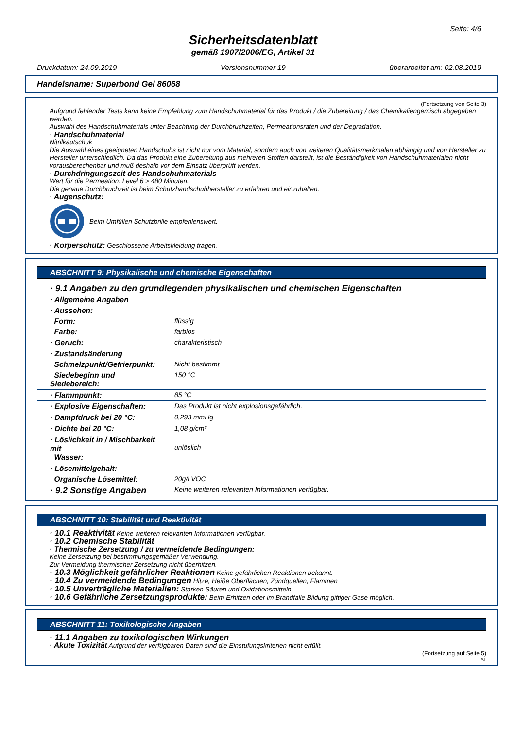Seite: 4/6
Sicherheitsdatenblatt
gemäß 1907/2006/EG, Artikel 31
Druckdatum: 24.09.2019 Versionsnummer 19 überarbeitet am: 02.08.2019
Handelsname: Superbond Gel 86068
(Fortsetzung von Seite 3)
Aufgrund fehlender Tests kann keine Empfehlung zum Handschuhmaterial für das Produkt / die Zubereitung / das Chemikaliengemisch abgegeben werden.
Auswahl des Handschuhmaterials unter Beachtung der Durchbruchzeiten, Permeationsraten und der Degradation.
· Handschuhmaterial
Nitrilkautschuk
Die Auswahl eines geeigneten Handschuhs ist nicht nur vom Material, sondern auch von weiteren Qualitätsmerkmalen abhängig und von Hersteller zu Hersteller unterschiedlich. Da das Produkt eine Zubereitung aus mehreren Stoffen darstellt, ist die Beständigkeit von Handschuhmaterialen nicht vorausberechenbar und muß deshalb vor dem Einsatz überprüft werden.
· Durchdringungszeit des Handschuhmaterials
Wert für die Permeation: Level 6 > 480 Minuten.
Die genaue Durchbruchzeit ist beim Schutzhandschuhhersteller zu erfahren und einzuhalten.
· Augenschutz:
Beim Umfüllen Schutzbrille empfehlenswert.
· Körperschutz: Geschlossene Arbeitskleidung tragen.
ABSCHNITT 9: Physikalische und chemische Eigenschaften
| · 9.1 Angaben zu den grundlegenden physikalischen und chemischen Eigenschaften | |
| · Allgemeine Angaben | |
| · Aussehen: | |
| Form: | flüssig |
| Farbe: | farblos |
| · Geruch: | charakteristisch |
| · Zustandsänderung | |
| Schmelzpunkt/Gefrierpunkt: | Nicht bestimmt |
| Siedebeginn und Siedebereich: | 150 °C |
| · Flammpunkt: | 85 °C |
| · Explosive Eigenschaften: | Das Produkt ist nicht explosionsgefährlich. |
| · Dampfdruck bei 20 °C: | 0,293 mmHg |
| · Dichte bei 20 °C: | 1,08 g/cm³ |
| · Löslichkeit in / Mischbarkeit mit Wasser: | unlöslich |
| · Lösemittelgehalt: | |
| Organische Lösemittel: | 20g/l VOC |
| · 9.2 Sonstige Angaben | Keine weiteren relevanten Informationen verfügbar. |
ABSCHNITT 10: Stabilität und Reaktivität
· 10.1 Reaktivität Keine weiteren relevanten Informationen verfügbar.
· 10.2 Chemische Stabilität
· Thermische Zersetzung / zu vermeidende Bedingungen:
Keine Zersetzung bei bestimmungsgemäßer Verwendung.
Zur Vermeidung thermischer Zersetzung nicht überhitzen.
· 10.3 Möglichkeit gefährlicher Reaktionen Keine gefährlichen Reaktionen bekannt.
· 10.4 Zu vermeidende Bedingungen Hitze, Heiße Oberflächen, Zündquellen, Flammen
· 10.5 Unverträgliche Materialien: Starken Säuren und Oxidationsmitteln.
· 10.6 Gefährliche Zersetzungsprodukte: Beim Erhitzen oder im Brandfalle Bildung giftiger Gase möglich.
ABSCHNITT 11: Toxikologische Angaben
· 11.1 Angaben zu toxikologischen Wirkungen
· Akute Toxizität Aufgrund der verfügbaren Daten sind die Einstufungskriterien nicht erfüllt.
(Fortsetzung auf Seite 5)
AT